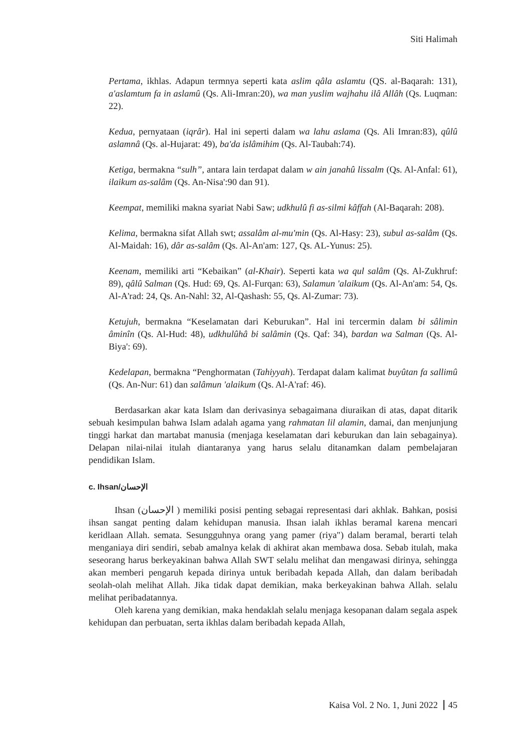Siti Halimah
Pertama, ikhlas. Adapun termnya seperti kata aslim qâla aslamtu (QS. al-Baqarah: 131), a'aslamtum fa in aslamû (Qs. Ali-Imran:20), wa man yuslim wajhahu ilâ Allâh (Qs. Luqman: 22).
Kedua, pernyataan (iqrâr). Hal ini seperti dalam wa lahu aslama (Qs. Ali Imran:83), qûlû aslamnâ (Qs. al-Hujarat: 49), ba'da islâmihim (Qs. Al-Taubah:74).
Ketiga, bermakna “sulh”, antara lain terdapat dalam w ain janahû lissalm (Qs. Al-Anfal: 61), ilaikum as-salâm (Qs. An-Nisa':90 dan 91).
Keempat, memiliki makna syariat Nabi Saw; udkhulû fi as-silmi kâffah (Al-Baqarah: 208).
Kelima, bermakna sifat Allah swt; assalâm al-mu'min (Qs. Al-Hasy: 23), subul as-salâm (Qs. Al-Maidah: 16), dâr as-salâm (Qs. Al-An'am: 127, Qs. AL-Yunus: 25).
Keenam, memiliki arti “Kebaikan” (al-Khair). Seperti kata wa qul salâm (Qs. Al-Zukhruf: 89), qâlû Salman (Qs. Hud: 69, Qs. Al-Furqan: 63), Salamun 'alaikum (Qs. Al-An'am: 54, Qs. Al-A'rad: 24, Qs. An-Nahl: 32, Al-Qashash: 55, Qs. Al-Zumar: 73).
Ketujuh, bermakna “Keselamatan dari Keburukan”. Hal ini tercermin dalam bi sâlimin âminîn (Qs. Al-Hud: 48), udkhulûhâ bi salâmin (Qs. Qaf: 34), bardan wa Salman (Qs. Al-Biya': 69).
Kedelapan, bermakna “Penghormatan (Tahiyyah). Terdapat dalam kalimat buyûtan fa sallimû (Qs. An-Nur: 61) dan salâmun 'alaikum (Qs. Al-A'raf: 46).
Berdasarkan akar kata Islam dan derivasinya sebagaimana diuraikan di atas, dapat ditarik sebuah kesimpulan bahwa Islam adalah agama yang rahmatan lil alamin, damai, dan menjunjung tinggi harkat dan martabat manusia (menjaga keselamatan dari keburukan dan lain sebagainya). Delapan nilai-nilai itulah diantaranya yang harus selalu ditanamkan dalam pembelajaran pendidikan Islam.
c. Ihsan/الإحسان
Ihsan (الإحسان ) memiliki posisi penting sebagai representasi dari akhlak. Bahkan, posisi ihsan sangat penting dalam kehidupan manusia. Ihsan ialah ikhlas beramal karena mencari keridlaan Allah. semata. Sesungguhnya orang yang pamer (riya") dalam beramal, berarti telah menganiaya diri sendiri, sebab amalnya kelak di akhirat akan membawa dosa. Sebab itulah, maka seseorang harus berkeyakinan bahwa Allah SWT selalu melihat dan mengawasi dirinya, sehingga akan memberi pengaruh kepada dirinya untuk beribadah kepada Allah, dan dalam beribadah seolah-olah melihat Allah. Jika tidak dapat demikian, maka berkeyakinan bahwa Allah. selalu melihat peribadatannya.
Oleh karena yang demikian, maka hendaklah selalu menjaga kesopanan dalam segala aspek kehidupan dan perbuatan, serta ikhlas dalam beribadah kepada Allah,
Kaisa Vol. 2 No. 1, Juni 2022 45